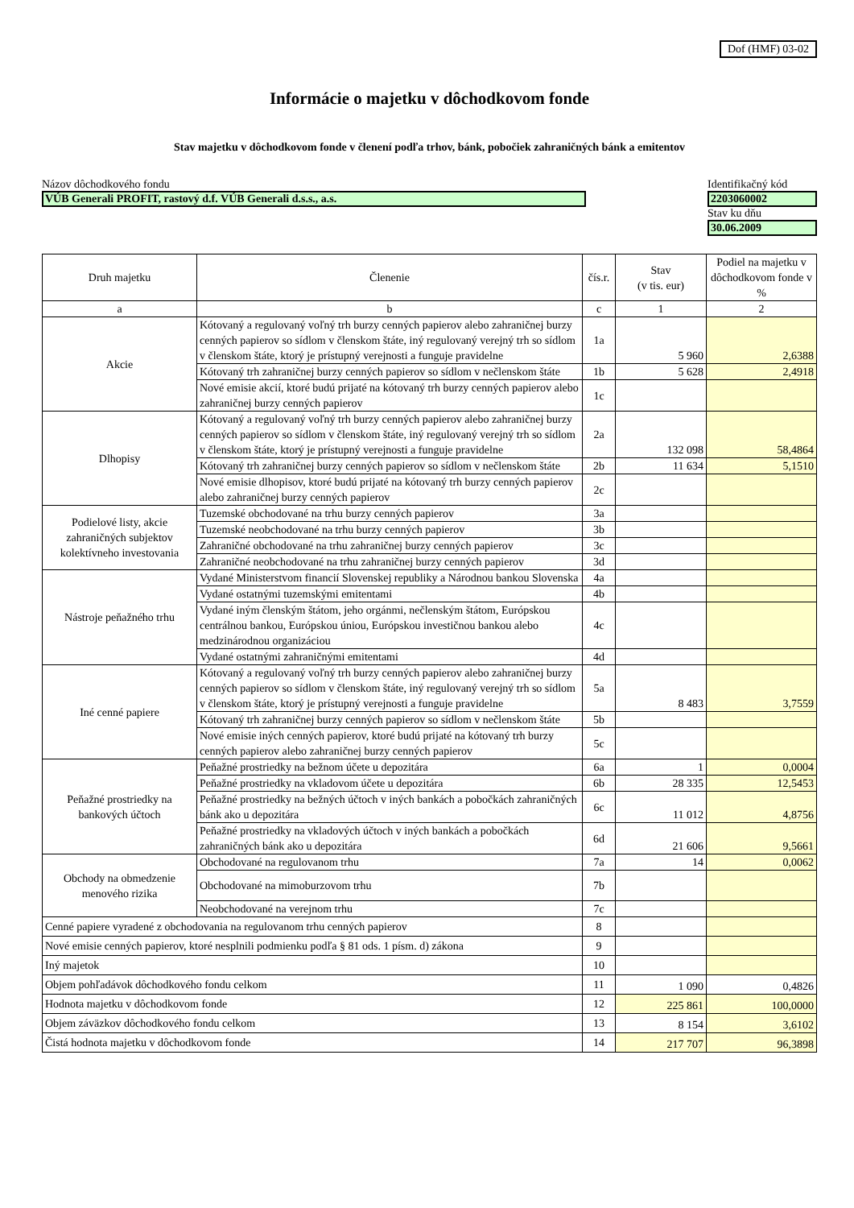Dof (HMF) 03-02
Informácie o majetku v dôchodkovom fonde
Stav majetku v dôchodkovom fonde v členení podľa trhov, bánk, pobočiek zahraničných bánk a emitentov
Názov dôchodkového fondu
VÚB Generali PROFIT, rastový d.f. VÚB Generali d.s.s., a.s.
Identifikačný kód
2203060002
Stav ku dňu
30.06.2009
| Druh majetku | Členenie | čís.r. | Stav (v tis. eur) | Podiel na majetku v dôchodkovom fonde v % |
| --- | --- | --- | --- | --- |
| a | b | c | 1 | 2 |
| Akcie | Kótovaný a regulovaný voľný trh burzy cenných papierov alebo zahraničnej burzy cenných papierov so sídlom v členskom štáte, iný regulovaný verejný trh so sídlom v členskom štáte, ktorý je prístupný verejnosti a funguje pravidelne | 1a | 5 960 | 2,6388 |
| | Kótovaný trh zahraničnej burzy cenných papierov so sídlom v nečlenskom štáte | 1b | 5 628 | 2,4918 |
| | Nové emisie akcií, ktoré budú prijaté na kótovaný trh burzy cenných papierov alebo zahraničnej burzy cenných papierov | 1c | | |
| Dlhopisy | Kótovaný a regulovaný voľný trh burzy cenných papierov alebo zahraničnej burzy cenných papierov so sídlom v členskom štáte, iný regulovaný verejný trh so sídlom v členskom štáte, ktorý je prístupný verejnosti a funguje pravidelne | 2a | 132 098 | 58,4864 |
| | Kótovaný trh zahraničnej burzy cenných papierov so sídlom v nečlenskom štáte | 2b | 11 634 | 5,1510 |
| | Nové emisie dlhopisov, ktoré budú prijaté na kótovaný trh burzy cenných papierov alebo zahraničnej burzy cenných papierov | 2c | | |
| Podielové listy, akcie zahraničných subjektov kolektívneho investovania | Tuzemské obchodované na trhu burzy cenných papierov | 3a | | |
| | Tuzemské neobchodované na trhu burzy cenných papierov | 3b | | |
| | Zahraničné obchodované na trhu zahraničnej burzy cenných papierov | 3c | | |
| | Zahraničné neobchodované na trhu zahraničnej burzy cenných papierov | 3d | | |
| Nástroje peňažného trhu | Vydané Ministerstvom financií Slovenskej republiky a Národnou bankou Slovenska | 4a | | |
| | Vydané ostatnými tuzemskými emitentami | 4b | | |
| | Vydané iným členským štátom, jeho orgánmi, nečlenským štátom, Európskou centrálnou bankou, Európskou úniou, Európskou investičnou bankou alebo medzinárodnou organizáciou | 4c | | |
| | Vydané ostatnými zahraničnými emitentami | 4d | | |
| Iné cenné papiere | Kótovaný a regulovaný voľný trh burzy cenných papierov alebo zahraničnej burzy cenných papierov so sídlom v členskom štáte, iný regulovaný verejný trh so sídlom v členskom štáte, ktorý je prístupný verejnosti a funguje pravidelne | 5a | 8 483 | 3,7559 |
| | Kótovaný trh zahraničnej burzy cenných papierov so sídlom v nečlenskom štáte | 5b | | |
| | Nové emisie iných cenných papierov, ktoré budú prijaté na kótovaný trh burzy cenných papierov alebo zahraničnej burzy cenných papierov | 5c | | |
| Peňažné prostriedky na bankových účtoch | Peňažné prostriedky na bežnom účete u depozitára | 6a | 1 | 0,0004 |
| | Peňažné prostriedky na vkladovom účete u depozitára | 6b | 28 335 | 12,5453 |
| | Peňažné prostriedky na bežných účtoch v iných bankách a pobočkách zahraničných bánk ako u depozitára | 6c | 11 012 | 4,8756 |
| | Peňažné prostriedky na vkladových účtoch v iných bankách a pobočkách zahraničných bánk ako u depozitára | 6d | 21 606 | 9,5661 |
| Obchody na obmedzenie menového rizika | Obchodované na regulovanom trhu | 7a | 14 | 0,0062 |
| | Obchodované na mimoburzovom trhu | 7b | | |
| | Neobchodované na verejnom trhu | 7c | | |
| Cenné papiere vyradené z obchodovania na regulovanom trhu cenných papierov | | 8 | | |
| Nové emisie cenných papierov, ktoré nesplnili podmienku podľa § 81 ods. 1 písm. d) zákona | | 9 | | |
| Iný majetok | | 10 | | |
| Objem pohľadávok dôchodkového fondu celkom | | 11 | 1 090 | 0,4826 |
| Hodnota majetku v dôchodkovom fonde | | 12 | 225 861 | 100,0000 |
| Objem záväzkov dôchodkového fondu celkom | | 13 | 8 154 | 3,6102 |
| Čistá hodnota majetku v dôchodkovom fonde | | 14 | 217 707 | 96,3898 |